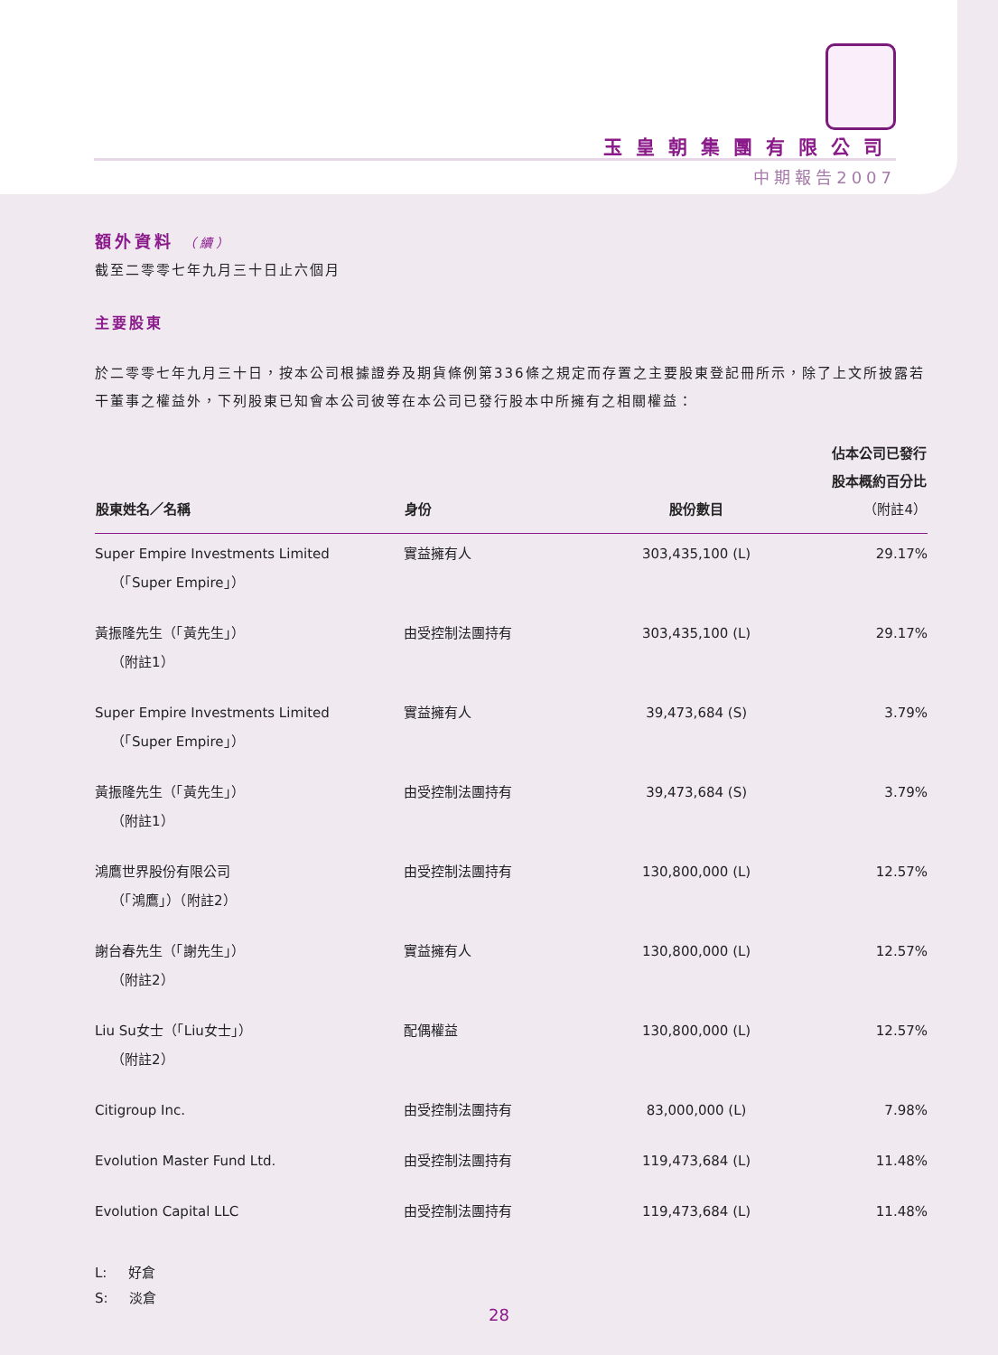玉皇朝集團有限公司
中期報告2007
額外資料 （續）
截至二零零七年九月三十日止六個月
主要股東
於二零零七年九月三十日，按本公司根據證券及期貨條例第336條之規定而存置之主要股東登記冊所示，除了上文所披露若干董事之權益外，下列股東已知會本公司彼等在本公司已發行股本中所擁有之相關權益：
| 股東姓名／名稱 | 身份 | 股份數目 | 佔本公司已發行 股本概約百分比 （附註4） |
| --- | --- | --- | --- |
| Super Empire Investments Limited （「Super Empire」） | 實益擁有人 | 303,435,100 (L) | 29.17% |
| 黃振隆先生（「黃先生」） （附註1） | 由受控制法團持有 | 303,435,100 (L) | 29.17% |
| Super Empire Investments Limited （「Super Empire」） | 實益擁有人 | 39,473,684 (S) | 3.79% |
| 黃振隆先生（「黃先生」） （附註1） | 由受控制法團持有 | 39,473,684 (S) | 3.79% |
| 鴻鷹世界股份有限公司 （「鴻鷹」）（附註2） | 由受控制法團持有 | 130,800,000 (L) | 12.57% |
| 謝台春先生（「謝先生」） （附註2） | 實益擁有人 | 130,800,000 (L) | 12.57% |
| Liu Su女士（「Liu女士」） （附註2） | 配偶權益 | 130,800,000 (L) | 12.57% |
| Citigroup Inc. | 由受控制法團持有 | 83,000,000 (L) | 7.98% |
| Evolution Master Fund Ltd. | 由受控制法團持有 | 119,473,684 (L) | 11.48% |
| Evolution Capital LLC | 由受控制法團持有 | 119,473,684 (L) | 11.48% |
L: 好倉
S: 淡倉
28